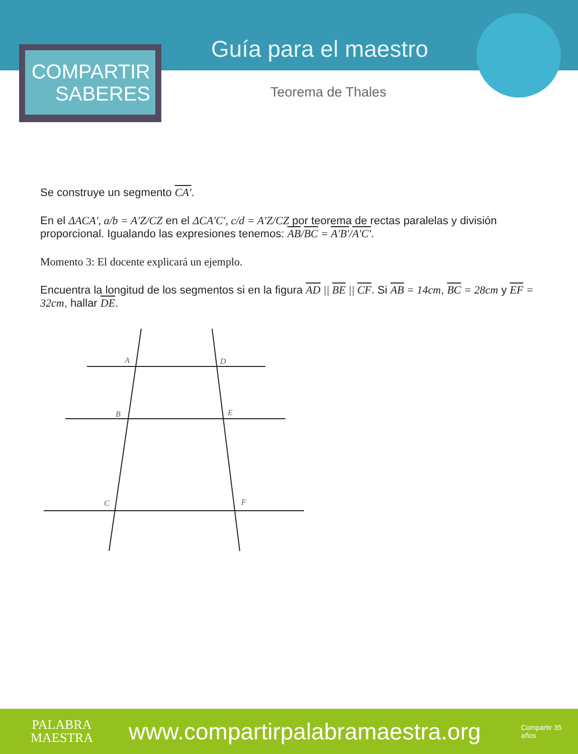COMPARTIR
SABERES
Guía para el maestro
Teorema de Thales
Se construye un segmento CA'.
En el ΔACA', a/b = A'Z/CZ en el ΔCA'C', c/d = A'Z/CZ por teorema de rectas paralelas y división proporcional. Igualando las expresiones tenemos: AB/BC = A'B'/A'C'.
Momento 3: El docente explicará un ejemplo.
Encuentra la longitud de los segmentos si en la figura AD || BE || CF. Si AB = 14cm, BC = 28cm y EF = 32cm, hallar DE.
A
D
B
E
C
F
PALABRA
MAESTRA
www.compartirpalabramaestra.org
Compartir 35 años